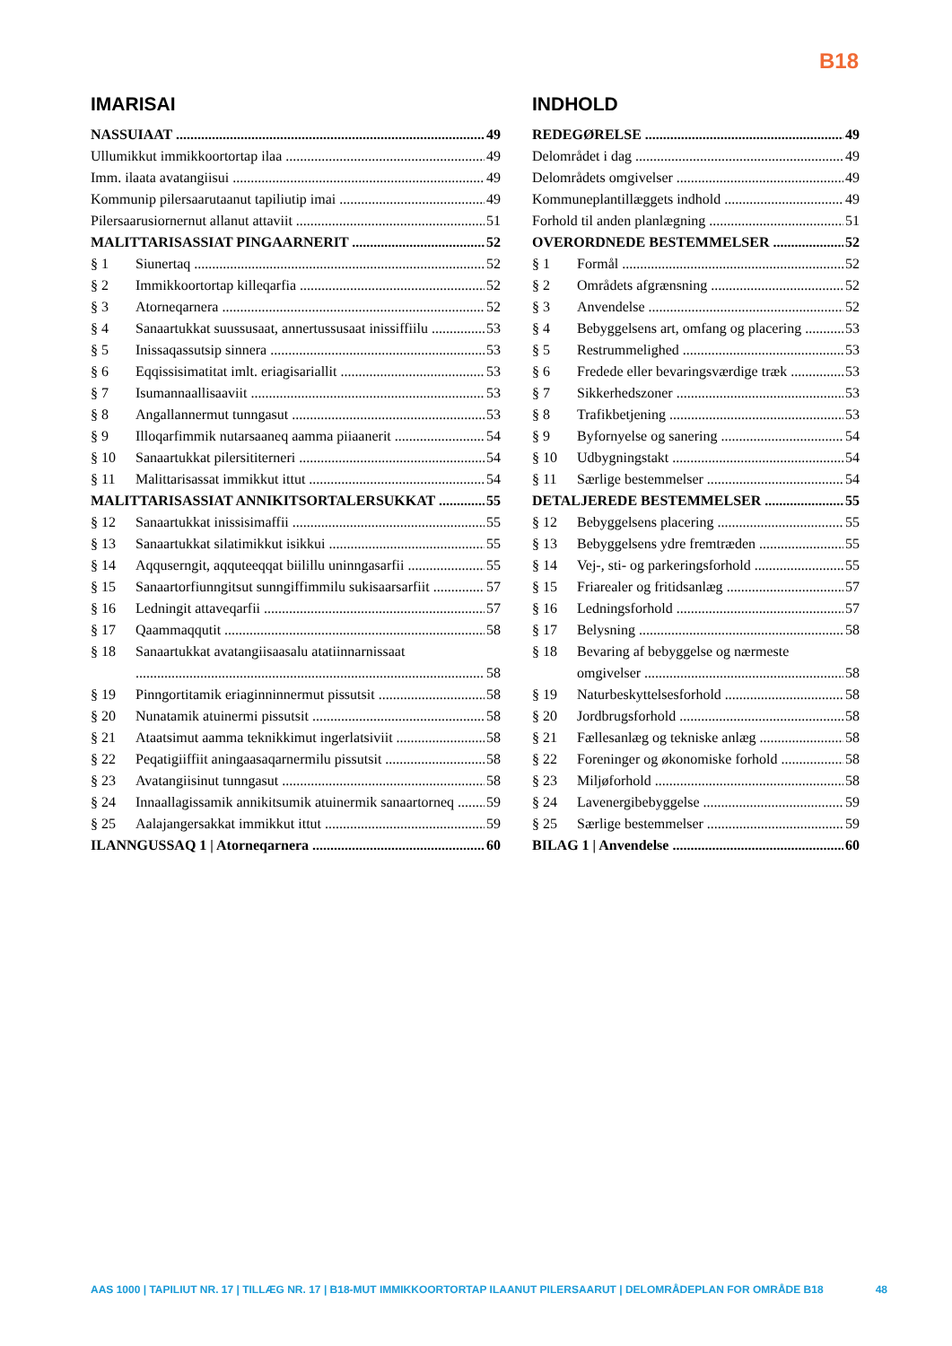B18
IMARISAI
NASSUIAAT 49
Ullumikkut immikkoortortap ilaa 49
Imm. ilaata avatangiisui 49
Kommunip pilersaarutaanut tapiliutip imai 49
Pilersaarusiornernut allanut attaviit 51
MALITTARISASSIAT PINGAARNERIT 52
§ 1 Siunertaq 52
§ 2 Immikkoortortap killeqarfia 52
§ 3 Atorneqarnera 52
§ 4 Sanaartukkat suussusaat, annertussusaat inissiffiilu 53
§ 5 Inissaqassutsip sinnera 53
§ 6 Eqqissisimatitat imlt. eriagisariallit 53
§ 7 Isumannaallisaaviit 53
§ 8 Angallannermut tunngasut 53
§ 9 Illoqarfimmik nutarsaaneq aamma piiaanerit 54
§ 10 Sanaartukkat pilersititerneri 54
§ 11 Malittarisassat immikkut ittut 54
MALITTARISASSIAT ANNIKITSORTALERSUKKAT 55
§ 12 Sanaartukkat inissisimaffii 55
§ 13 Sanaartukkat silatimikkut isikkui 55
§ 14 Aqquserngit, aqquteeqqat biilillu uninngasarfii 55
§ 15 Sanaartorfiunngitsut sunngiffimmilu sukisaarsarfiit 57
§ 16 Ledningit attaveqarfii 57
§ 17 Qaammaqqutit 58
§ 18 Sanaartukkat avatangiisaasalu atatiinnarnissaat
58
§ 19 Pinngortitamik eriaginninnermut pissutsit 58
§ 20 Nunatamik atuinermi pissutsit 58
§ 21 Ataatsimut aamma teknikkimut ingerlatsiviit 58
§ 22 Peqatigiiffiit aningaasaqarnermilu pissutsit 58
§ 23 Avatangiisinut tunngasut 58
§ 24 Innaallagissamik annikitsumik atuinermik sanaartorneq 59
§ 25 Aalajangersakkat immikkut ittut 59
ILANNGUSSAQ 1 | Atorneqarnera 60
INDHOLD
REDEGØRELSE 49
Delområdet i dag 49
Delområdets omgivelser 49
Kommuneplantillæggets indhold 49
Forhold til anden planlægning 51
OVERORDNEDE BESTEMMELSER 52
§ 1 Formål 52
§ 2 Områdets afgrænsning 52
§ 3 Anvendelse 52
§ 4 Bebyggelsens art, omfang og placering 53
§ 5 Restrummelighed 53
§ 6 Fredede eller bevaringsværdige træk 53
§ 7 Sikkerhedszoner 53
§ 8 Trafikbetjening 53
§ 9 Byfornyelse og sanering 54
§ 10 Udbygningstakt 54
§ 11 Særlige bestemmelser 54
DETALJEREDE BESTEMMELSER 55
§ 12 Bebyggelsens placering 55
§ 13 Bebyggelsens ydre fremtræden 55
§ 14 Vej-, sti- og parkeringsforhold 55
§ 15 Friarealer og fritidsanlæg 57
§ 16 Ledningsforhold 57
§ 17 Belysning 58
§ 18 Bevaring af bebyggelse og nærmeste
omgivelser 58
§ 19 Naturbeskyttelsesforhold 58
§ 20 Jordbrugsforhold 58
§ 21 Fællesanlæg og tekniske anlæg 58
§ 22 Foreninger og økonomiske forhold 58
§ 23 Miljøforhold 58
§ 24 Lavenergibebyggelse 59
§ 25 Særlige bestemmelser 59
BILAG 1 | Anvendelse 60
AAS 1000 | TAPILIUT NR. 17 | TILLÆG NR. 17 | B18-MUT IMMIKKOORTORTAP ILAANUT PILERSAARUT | DELOMRÅDEPLAN FOR OMRÅDE B18 48